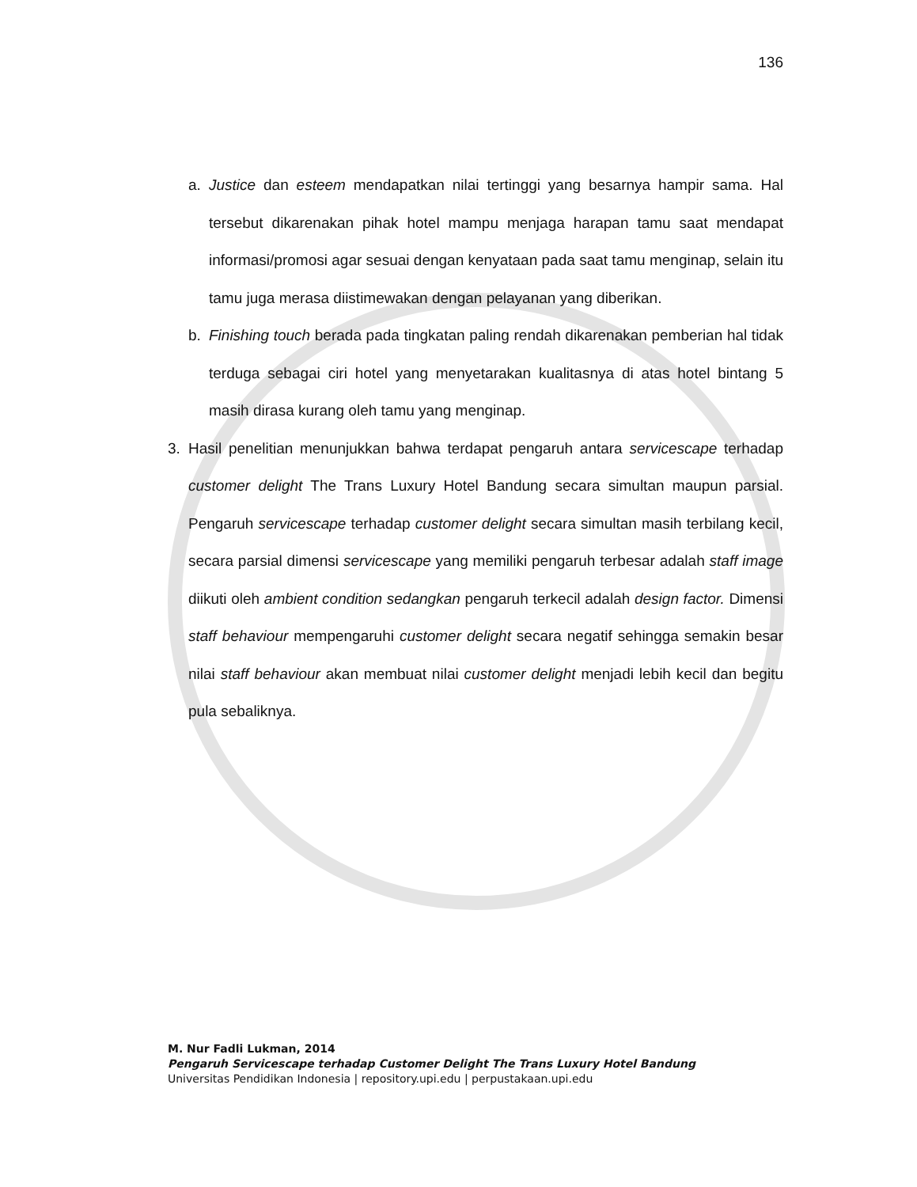136
a. Justice dan esteem mendapatkan nilai tertinggi yang besarnya hampir sama. Hal tersebut dikarenakan pihak hotel mampu menjaga harapan tamu saat mendapat informasi/promosi agar sesuai dengan kenyataan pada saat tamu menginap, selain itu tamu juga merasa diistimewakan dengan pelayanan yang diberikan.
b. Finishing touch berada pada tingkatan paling rendah dikarenakan pemberian hal tidak terduga sebagai ciri hotel yang menyetarakan kualitasnya di atas hotel bintang 5 masih dirasa kurang oleh tamu yang menginap.
3. Hasil penelitian menunjukkan bahwa terdapat pengaruh antara servicescape terhadap customer delight The Trans Luxury Hotel Bandung secara simultan maupun parsial. Pengaruh servicescape terhadap customer delight secara simultan masih terbilang kecil, secara parsial dimensi servicescape yang memiliki pengaruh terbesar adalah staff image diikuti oleh ambient condition sedangkan pengaruh terkecil adalah design factor. Dimensi staff behaviour mempengaruhi customer delight secara negatif sehingga semakin besar nilai staff behaviour akan membuat nilai customer delight menjadi lebih kecil dan begitu pula sebaliknya.
M. Nur Fadli Lukman, 2014
Pengaruh Servicescape terhadap Customer Delight The Trans Luxury Hotel Bandung
Universitas Pendidikan Indonesia | repository.upi.edu | perpustakaan.upi.edu